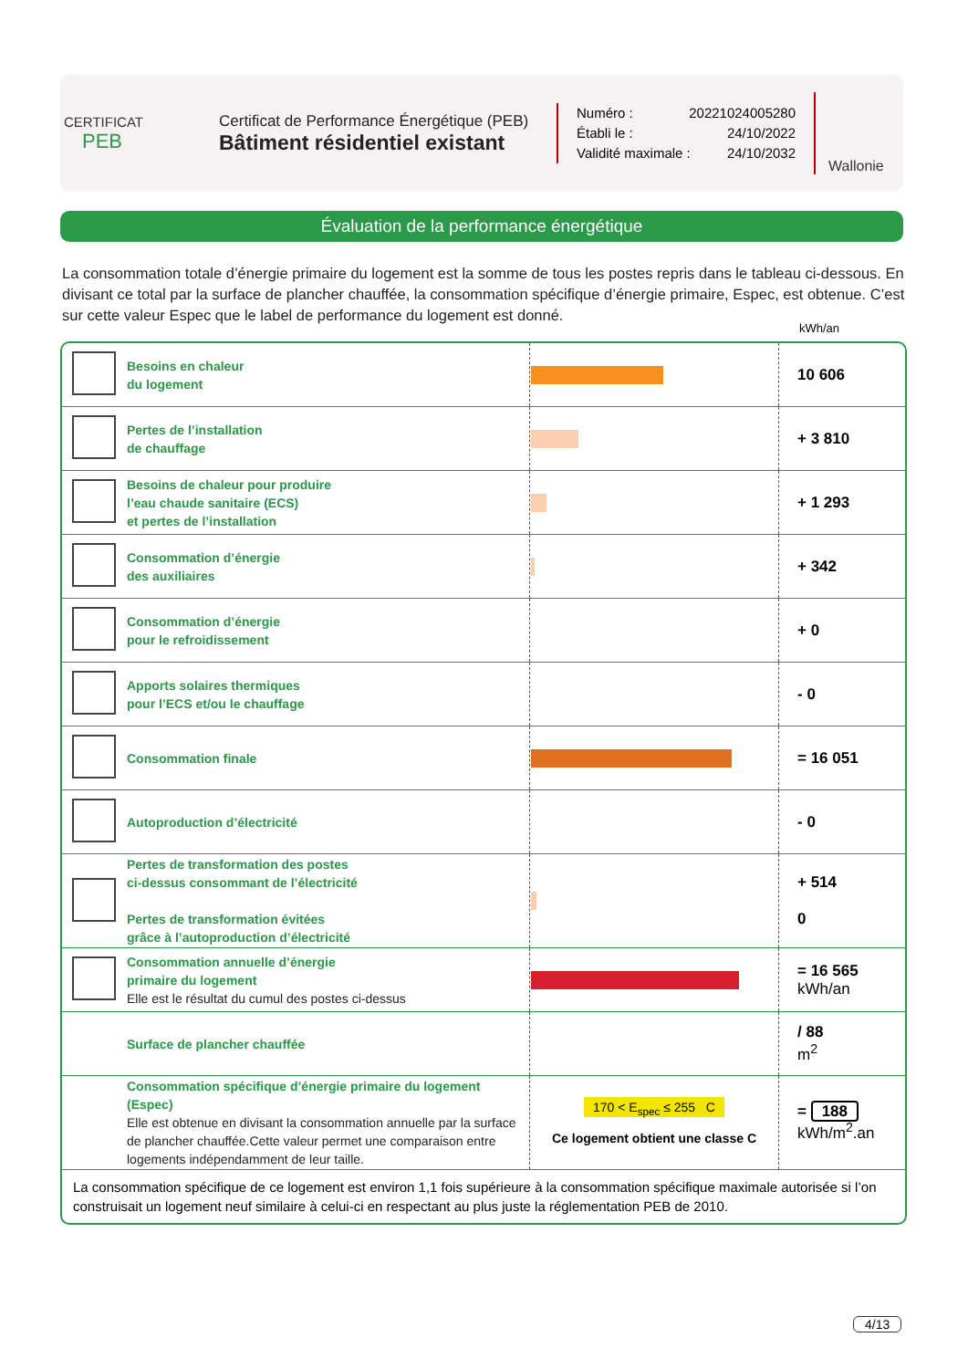CERTIFICAT
PEB
Certificat de Performance Énergétique (PEB)
Bâtiment résidentiel existant
Numéro : 20221024005280
Établi le : 24/10/2022
Validité maximale : 24/10/2032
Wallonie
Évaluation de la performance énergétique
La consommation totale d’énergie primaire du logement est la somme de tous les postes repris dans le tableau ci-dessous. En divisant ce total par la surface de plancher chauffée, la consommation spécifique d’énergie primaire, Espec, est obtenue. C’est sur cette valeur Espec que le label de performance du logement est donné.
kWh/an
| | Besoins en chaleur du logement | | 10 606 |
| | Pertes de l’installation de chauffage | | + 3 810 |
| | Besoins de chaleur pour produire l’eau chaude sanitaire (ECS) et pertes de l’installation | | + 1 293 |
| | Consommation d’énergie des auxiliaires | | + 342 |
| | Consommation d’énergie pour le refroidissement | | + 0 |
| | Apports solaires thermiques pour l’ECS et/ou le chauffage | | - 0 |
| | Consommation finale | | = 16 051 |
| | Autoproduction d’électricité | | - 0 |
| | Pertes de transformation des postes ci-dessus consommant de l’électricité Pertes de transformation évitées grâce à l’autoproduction d’électricité | | + 514 0 |
| | Consommation annuelle d’énergie primaire du logement Elle est le résultat du cumul des postes ci-dessus | | = 16 565 kWh/an |
| | Surface de plancher chauffée | | / 88 m<sup>2</sup> |
| | Consommation spécifique d’énergie primaire du logement (Espec) Elle est obtenue en divisant la consommation annuelle par la surface de plancher chauffée.Cette valeur permet une comparaison entre logements indépendamment de leur taille. | 170 < E<sub>spec</sub> ≤ 255 C Ce logement obtient une classe C | = 188 kWh/m<sup>2</sup>.an |
La consommation spécifique de ce logement est environ 1,1 fois supérieure à la consommation spécifique maximale autorisée si l’on construisait un logement neuf similaire à celui-ci en respectant au plus juste la réglementation PEB de 2010.
4/13